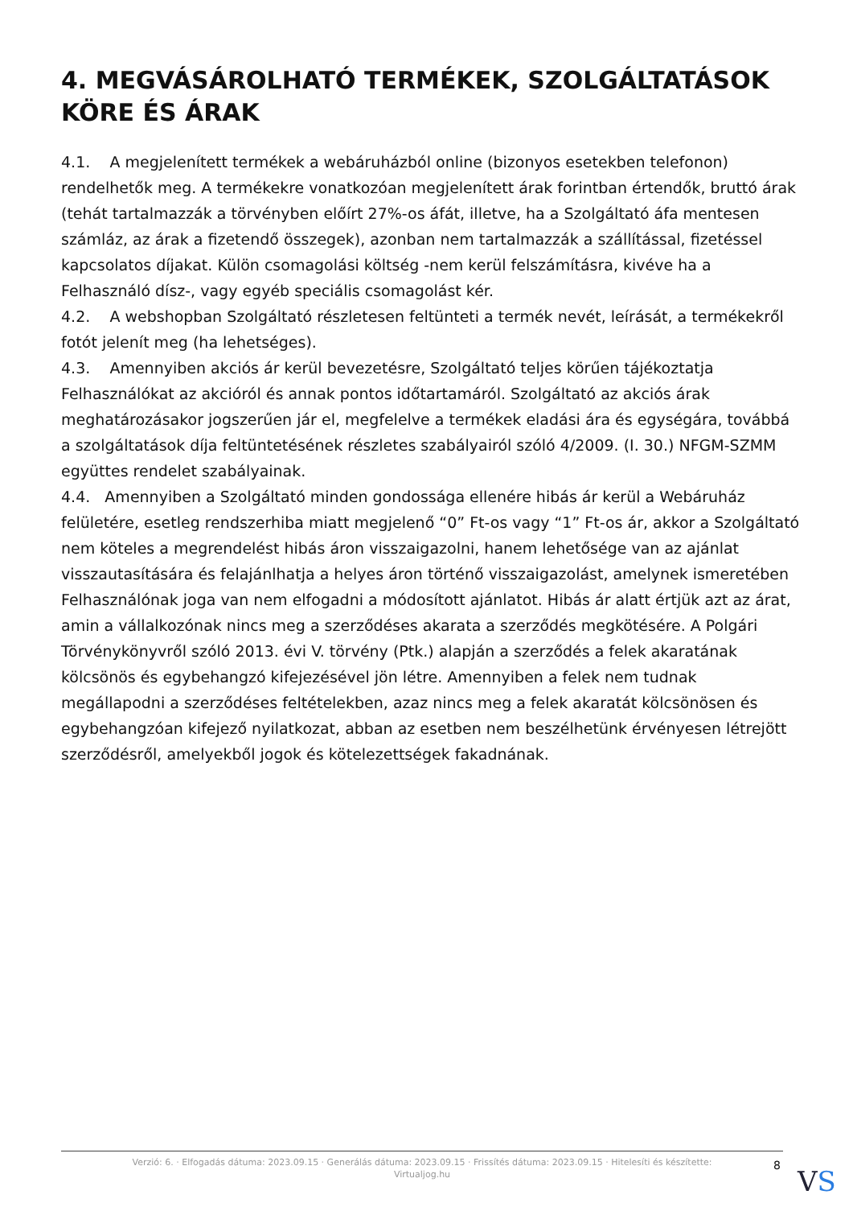4. MEGVÁSÁROLHATÓ TERMÉKEK, SZOLGÁLTATÁSOK KÖRE ÉS ÁRAK
4.1. A megjelenített termékek a webáruházból online (bizonyos esetekben telefonon) rendelhetők meg. A termékekre vonatkozóan megjelenített árak forintban értendők, bruttó árak (tehát tartalmazzák a törvényben előírt 27%-os áfát, illetve, ha a Szolgáltató áfa mentesen számláz, az árak a fizetendő összegek), azonban nem tartalmazzák a szállítással, fizetéssel kapcsolatos díjakat. Külön csomagolási költség -nem kerül felszámításra, kivéve ha a Felhasználó dísz-, vagy egyéb speciális csomagolást kér.
4.2. A webshopban Szolgáltató részletesen feltünteti a termék nevét, leírását, a termékekről fotót jelenít meg (ha lehetséges).
4.3. Amennyiben akciós ár kerül bevezetésre, Szolgáltató teljes körűen tájékoztatja Felhasználókat az akcióról és annak pontos időtartamáról. Szolgáltató az akciós árak meghatározásakor jogszerűen jár el, megfelelve a termékek eladási ára és egységára, továbbá a szolgáltatások díja feltüntetésének részletes szabályairól szóló 4/2009. (I. 30.) NFGM-SZMM együttes rendelet szabályainak.
4.4. Amennyiben a Szolgáltató minden gondossága ellenére hibás ár kerül a Webáruház felületére, esetleg rendszerhiba miatt megjelenő “0” Ft-os vagy “1” Ft-os ár, akkor a Szolgáltató nem köteles a megrendelést hibás áron visszaigazolni, hanem lehetősége van az ajánlat visszautasítására és felajánlhatja a helyes áron történő visszaigazolást, amelynek ismeretében Felhasználónak joga van nem elfogadni a módosított ajánlatot. Hibás ár alatt értjük azt az árat, amin a vállalkozónak nincs meg a szerződéses akarata a szerződés megkötésére. A Polgári Törvénykönyvről szóló 2013. évi V. törvény (Ptk.) alapján a szerződés a felek akaratának kölcsönös és egybehangzó kifejezésével jön létre. Amennyiben a felek nem tudnak megállapodni a szerződéses feltételekben, azaz nincs meg a felek akaratát kölcsönösen és egybehangzóan kifejező nyilatkozat, abban az esetben nem beszélhetünk érvényesen létrejött szerződésről, amelyekből jogok és kötelezettségek fakadnának.
Verzió: 6. · Elfogadás dátuma: 2023.09.15 · Generálás dátuma: 2023.09.15 · Frissítés dátuma: 2023.09.15 · Hitelesíti és készítette:
Virtualjog.hu
8 VS